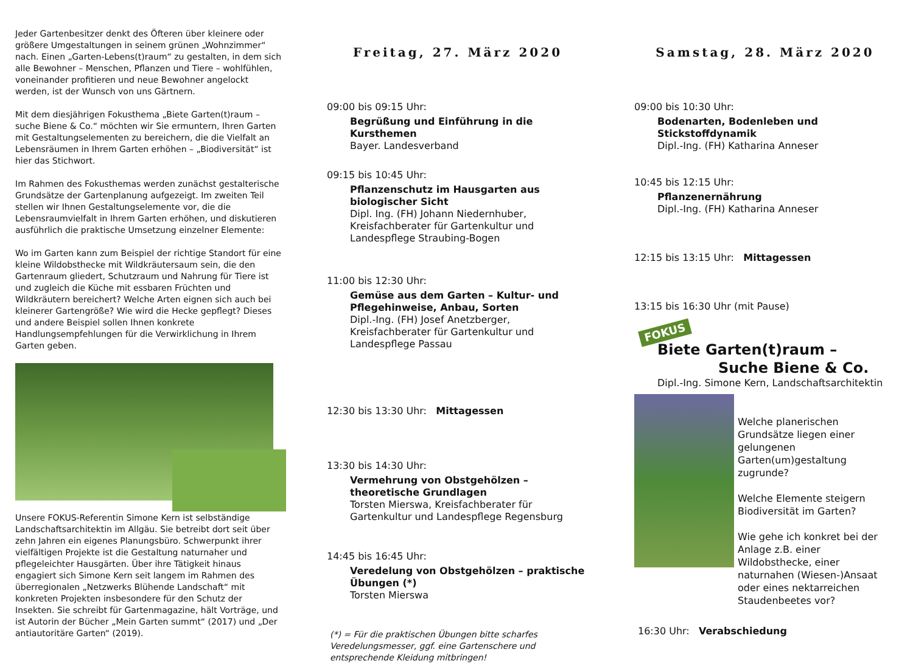Jeder Gartenbesitzer denkt des Öfteren über kleinere oder größere Umgestaltungen in seinem grünen „Wohnzimmer“ nach. Einen „Garten-Lebens(t)raum“ zu gestalten, in dem sich alle Bewohner – Menschen, Pflanzen und Tiere – wohlfühlen, voneinander profitieren und neue Bewohner angelockt werden, ist der Wunsch von uns Gärtnern.
Mit dem diesjährigen Fokusthema „Biete Garten(t)raum – suche Biene & Co.“ möchten wir Sie ermuntern, Ihren Garten mit Gestaltungselementen zu bereichern, die die Vielfalt an Lebensräumen in Ihrem Garten erhöhen – „Biodiversität“ ist hier das Stichwort.
Im Rahmen des Fokusthemas werden zunächst gestalterische Grundsätze der Gartenplanung aufgezeigt. Im zweiten Teil stellen wir Ihnen Gestaltungselemente vor, die die Lebensraumvielfalt in Ihrem Garten erhöhen, und diskutieren ausführlich die praktische Umsetzung einzelner Elemente:
Wo im Garten kann zum Beispiel der richtige Standort für eine kleine Wildobsthecke mit Wildkräutersaum sein, die den Gartenraum gliedert, Schutzraum und Nahrung für Tiere ist und zugleich die Küche mit essbaren Früchten und Wildkräutern bereichert? Welche Arten eignen sich auch bei kleinerer Gartengröße? Wie wird die Hecke gepflegt? Dieses und andere Beispiel sollen Ihnen konkrete Handlungsempfehlungen für die Verwirklichung in Ihrem Garten geben.
Unsere FOKUS-Referentin Simone Kern ist selbständige Landschaftsarchitektin im Allgäu. Sie betreibt dort seit über zehn Jahren ein eigenes Planungsbüro. Schwerpunkt ihrer vielfältigen Projekte ist die Gestaltung naturnaher und pflegeleichter Hausgärten. Über ihre Tätigkeit hinaus engagiert sich Simone Kern seit langem im Rahmen des überregionalen „Netzwerks Blühende Landschaft“ mit konkreten Projekten insbesondere für den Schutz der Insekten. Sie schreibt für Gartenmagazine, hält Vorträge, und ist Autorin der Bücher „Mein Garten summt“ (2017) und „Der antiautoritäre Garten“ (2019).
Freitag, 27. März 2020
09:00 bis 09:15 Uhr:
Begrüßung und Einführung in die Kursthemen
Bayer. Landesverband
09:15 bis 10:45 Uhr:
Pflanzenschutz im Hausgarten aus biologischer Sicht
Dipl. Ing. (FH) Johann Niedernhuber, Kreisfachberater für Gartenkultur und Landespflege Straubing-Bogen
11:00 bis 12:30 Uhr:
Gemüse aus dem Garten – Kultur- und Pflegehinweise, Anbau, Sorten
Dipl.-Ing. (FH) Josef Anetzberger, Kreisfachberater für Gartenkultur und Landespflege Passau
12:30 bis 13:30 Uhr: Mittagessen
13:30 bis 14:30 Uhr:
Vermehrung von Obstgehölzen – theoretische Grundlagen
Torsten Mierswa, Kreisfachberater für Gartenkultur und Landespflege Regensburg
14:45 bis 16:45 Uhr:
Veredelung von Obstgehölzen – praktische Übungen (*)
Torsten Mierswa
(*) = Für die praktischen Übungen bitte scharfes Veredelungsmesser, ggf. eine Gartenschere und entsprechende Kleidung mitbringen!
Samstag, 28. März 2020
09:00 bis 10:30 Uhr:
Bodenarten, Bodenleben und Stickstoffdynamik
Dipl.-Ing. (FH) Katharina Anneser
10:45 bis 12:15 Uhr:
Pflanzenernährung
Dipl.-Ing. (FH) Katharina Anneser
12:15 bis 13:15 Uhr: Mittagessen
13:15 bis 16:30 Uhr (mit Pause)
FOKUS
Biete Garten(t)raum –
Suche Biene & Co.
Dipl.-Ing. Simone Kern, Landschaftsarchitektin
Welche planerischen Grundsätze liegen einer gelungenen Garten(um)gestaltung zugrunde?
Welche Elemente steigern Biodiversität im Garten?
Wie gehe ich konkret bei der Anlage z.B. einer Wildobsthecke, einer naturnahen (Wiesen-)Ansaat oder eines nektarreichen Staudenbeetes vor?
16:30 Uhr: Verabschiedung